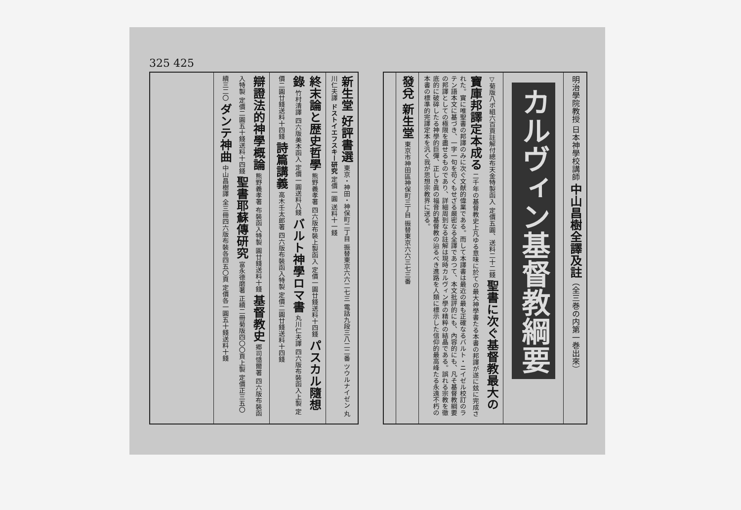新生堂 好評書選 東京・神田・神保町二丁目 振替東京六六二七三 電話九段三八二二番 ツウルナイゼン 丸川仁夫譯 ドストイエフスキー研究 定價一圓 送料十一錢
終末論と歴史哲學 熊野義孝著 四六版布裝上製函入 定價一圓廿錢送料十四錢 パスカル隨想錄 竹村清譯 四六版美本函入 定價一圓送料八錢 バルト神學ロマ書 丸川仁夫譯 四六版布裝函入上製 定價二圓廿錢送料十四錢 詩篇講義 高木壬太郎著 四六版布裝函入特製 定價二圓廿錢送料十四錢
辯證法的神學概論 熊野義孝著 布裝函入特製 圓廿錢送料十錢 基督教史 郷司慥爾著 四六版布裝函入特製 定價二圓五十錢送料十四錢 聖書耶蘇傳研究 富永德磨著 正續二冊菊版四〇〇頁上製 定價正三五〇 續三二〇 ダンテ神曲 中山昌樹譯 全三冊四六版布裝各四五〇頁 定價各一圓五十錢送料十錢
325 425
明治學院教授 日本神學校講師 中山昌樹全譯及註（全三巻の内第一巻出來）
カルヴィン基督教綱要
▽菊版八ポ組六百頁註解付總布天金特製函入 定價五圓、送料二十二錢 聖書に次ぐ基督教最大の寶庫邦譯定本成る 二千年の基督教史上凡ゆる意味に於ての最大神學書たる本書の邦譯が遂に玆に完成された。實に唯聖書の邦譯のみに次ぐ文献的偉業である。而して本譯書は最近の最も正確なるバルト・ニイゼル校訂のラテン語本文に基づき、一字一句を苟くもせざる嚴密なる全譯であつて、本文批評的にも、內容的にも、凡そ基督教綱要の邦譯としての極限を盡せるものであり、詳細周到なる註解は現時カルヴィン學の精粹の結晶である。誤れる宗教を徹底的に破碎したる神學的巨彈、正しき眞の福音的基督教の辿るべき進路を人類に標示した信仰的最高峰たる永遠不朽の本書の標準的完譯定本を汎く我が思想宗教界に送る。
發兌 新生堂 東京市神田區神保町三丁目 振替東京六六三七三番